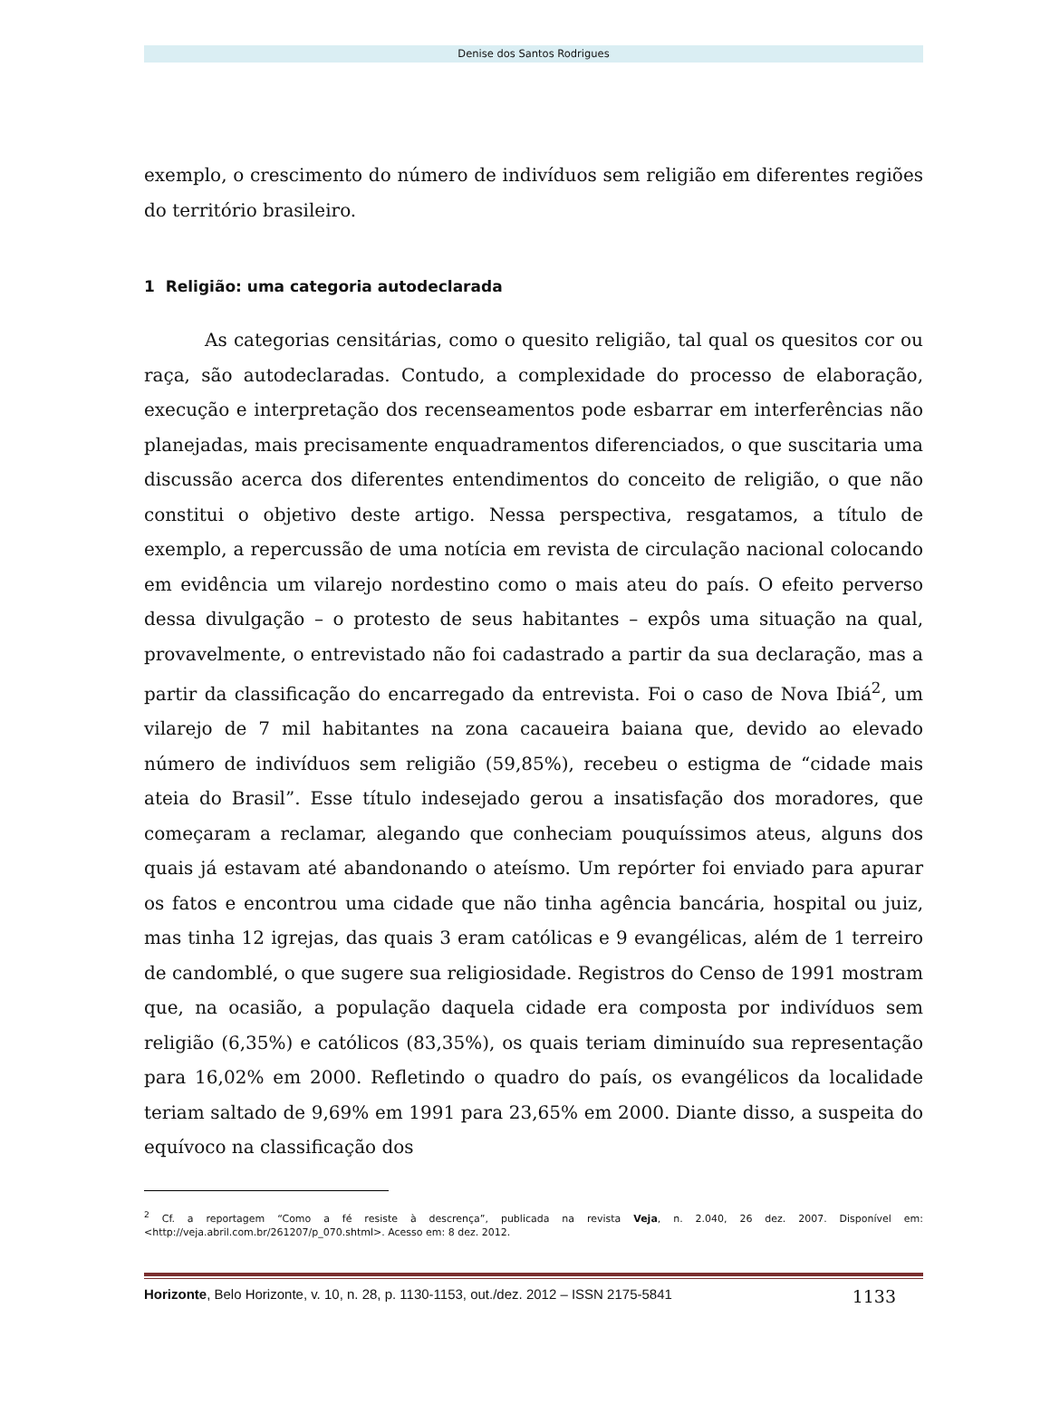Denise dos Santos Rodrigues
exemplo, o crescimento do número de indivíduos sem religião em diferentes regiões do território brasileiro.
1 Religião: uma categoria autodeclarada
As categorias censitárias, como o quesito religião, tal qual os quesitos cor ou raça, são autodeclaradas. Contudo, a complexidade do processo de elaboração, execução e interpretação dos recenseamentos pode esbarrar em interferências não planejadas, mais precisamente enquadramentos diferenciados, o que suscitaria uma discussão acerca dos diferentes entendimentos do conceito de religião, o que não constitui o objetivo deste artigo. Nessa perspectiva, resgatamos, a título de exemplo, a repercussão de uma notícia em revista de circulação nacional colocando em evidência um vilarejo nordestino como o mais ateu do país. O efeito perverso dessa divulgação – o protesto de seus habitantes – expôs uma situação na qual, provavelmente, o entrevistado não foi cadastrado a partir da sua declaração, mas a partir da classificação do encarregado da entrevista. Foi o caso de Nova Ibiá<sup>2</sup>, um vilarejo de 7 mil habitantes na zona cacaueira baiana que, devido ao elevado número de indivíduos sem religião (59,85%), recebeu o estigma de “cidade mais ateia do Brasil”. Esse título indesejado gerou a insatisfação dos moradores, que começaram a reclamar, alegando que conheciam pouquíssimos ateus, alguns dos quais já estavam até abandonando o ateísmo. Um repórter foi enviado para apurar os fatos e encontrou uma cidade que não tinha agência bancária, hospital ou juiz, mas tinha 12 igrejas, das quais 3 eram católicas e 9 evangélicas, além de 1 terreiro de candomblé, o que sugere sua religiosidade. Registros do Censo de 1991 mostram que, na ocasião, a população daquela cidade era composta por indivíduos sem religião (6,35%) e católicos (83,35%), os quais teriam diminuído sua representação para 16,02% em 2000. Refletindo o quadro do país, os evangélicos da localidade teriam saltado de 9,69% em 1991 para 23,65% em 2000. Diante disso, a suspeita do equívoco na classificação dos
<sup>2</sup> Cf. a reportagem “Como a fé resiste à descrença”, publicada na revista Veja, n. 2.040, 26 dez. 2007. Disponível em: <http://veja.abril.com.br/261207/p_070.shtml>. Acesso em: 8 dez. 2012.
Horizonte, Belo Horizonte, v. 10, n. 28, p. 1130-1153, out./dez. 2012 – ISSN 2175-5841 1133